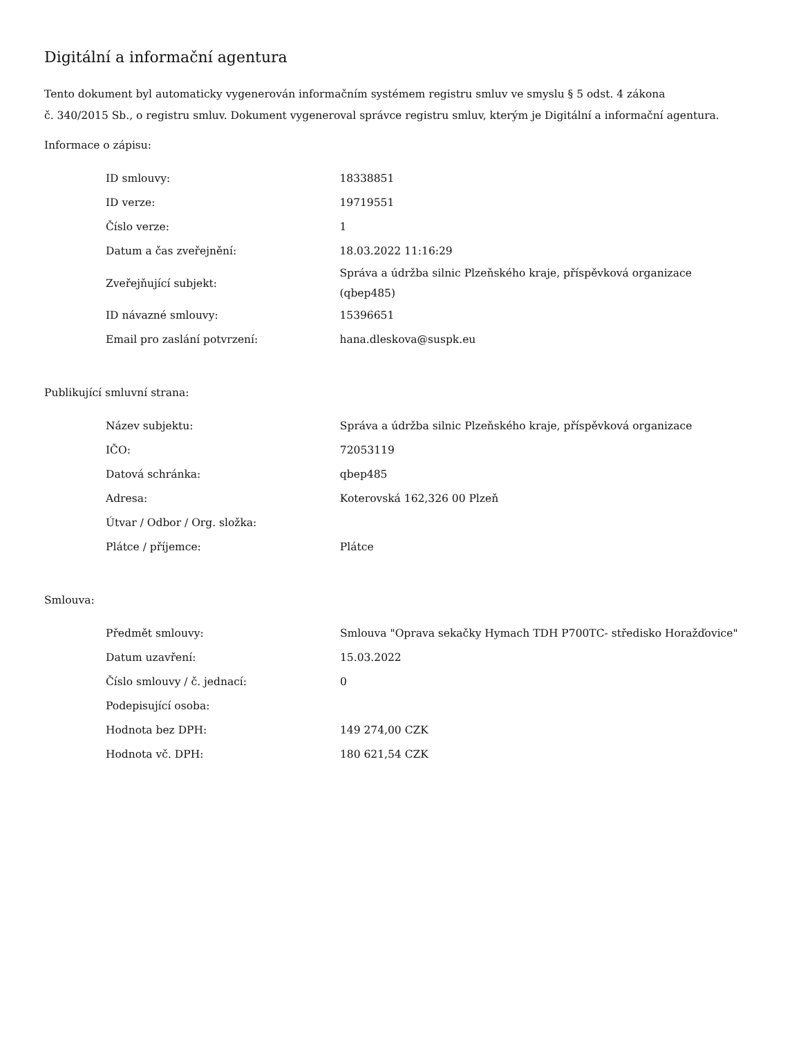Digitální a informační agentura
Tento dokument byl automaticky vygenerován informačním systémem registru smluv ve smyslu § 5 odst. 4 zákona
č. 340/2015 Sb., o registru smluv. Dokument vygeneroval správce registru smluv, kterým je Digitální a informační agentura.
Informace o zápisu:
| ID smlouvy: | 18338851 |
| ID verze: | 19719551 |
| Číslo verze: | 1 |
| Datum a čas zveřejnění: | 18.03.2022 11:16:29 |
| Zveřejňující subjekt: | Správa a údržba silnic Plzeňského kraje, příspěvková organizace (qbep485) |
| ID návazné smlouvy: | 15396651 |
| Email pro zaslání potvrzení: | hana.dleskova@suspk.eu |
Publikující smluvní strana:
| Název subjektu: | Správa a údržba silnic Plzeňského kraje, příspěvková organizace |
| IČO: | 72053119 |
| Datová schránka: | qbep485 |
| Adresa: | Koterovská 162,326 00 Plzeň |
| Útvar / Odbor / Org. složka: | |
| Plátce / příjemce: | Plátce |
Smlouva:
| Předmět smlouvy: | Smlouva "Oprava sekačky Hymach TDH P700TC- středisko Horažďovice" |
| Datum uzavření: | 15.03.2022 |
| Číslo smlouvy / č. jednací: | 0 |
| Podepisující osoba: | |
| Hodnota bez DPH: | 149 274,00 CZK |
| Hodnota vč. DPH: | 180 621,54 CZK |